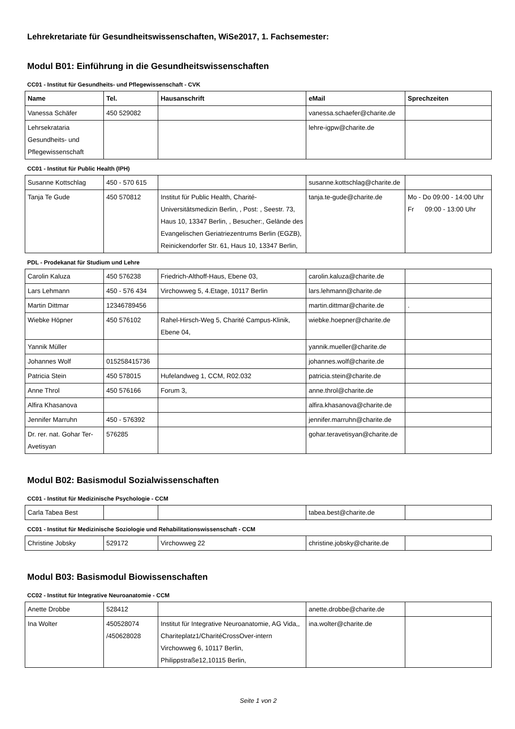Lehrekretariate für Gesundheitswissenschaften, WiSe2017, 1. Fachsemester:
Modul B01: Einführung in die Gesundheitswissenschaften
CC01 - Institut für Gesundheits- und Pflegewissenschaft - CVK
| Name | Tel. | Hausanschrift | eMail | Sprechzeiten |
| --- | --- | --- | --- | --- |
| Vanessa Schäfer | 450 529082 | | vanessa.schaefer@charite.de | |
| Lehrsekrataria Gesundheits- und Pflegewissenschaft | | | lehre-igpw@charite.de | |
CC01 - Institut für Public Health (IPH)
| Susanne Kottschlag | 450 - 570 615 | | susanne.kottschlag@charite.de | |
| Tanja Te Gude | 450 570812 | Institut für Public Health, Charité-Universitätsmedizin Berlin, , Post: , Seestr. 73, Haus 10, 13347 Berlin, , Besucher:, Gelände des Evangelischen Geriatriezentrums Berlin (EGZB), Reinickendorfer Str. 61, Haus 10, 13347 Berlin, | tanja.te-gude@charite.de | Mo - Do 09:00 - 14:00 Uhr Fr 09:00 - 13:00 Uhr |
PDL - Prodekanat für Studium und Lehre
| Carolin Kaluza | 450 576238 | Friedrich-Althoff-Haus, Ebene 03, | carolin.kaluza@charite.de | |
| Lars Lehmann | 450 - 576 434 | Virchowweg 5, 4.Etage, 10117 Berlin | lars.lehmann@charite.de | |
| Martin Dittmar | 12346789456 | | martin.dittmar@charite.de | . |
| Wiebke Höpner | 450 576102 | Rahel-Hirsch-Weg 5, Charité Campus-Klinik, Ebene 04, | wiebke.hoepner@charite.de | |
| Yannik Müller | | | yannik.mueller@charite.de | |
| Johannes Wolf | 015258415736 | | johannes.wolf@charite.de | |
| Patricia Stein | 450 578015 | Hufelandweg 1, CCM, R02.032 | patricia.stein@charite.de | |
| Anne Throl | 450 576166 | Forum 3, | anne.throl@charite.de | |
| Alfira Khasanova | | | alfira.khasanova@charite.de | |
| Jennifer Marruhn | 450 - 576392 | | jennifer.marruhn@charite.de | |
| Dr. rer. nat. Gohar Ter-Avetisyan | 576285 | | gohar.teravetisyan@charite.de | |
Modul B02: Basismodul Sozialwissenschaften
CC01 - Institut für Medizinische Psychologie - CCM
| Carla Tabea Best | | | tabea.best@charite.de | |
CC01 - Institut für Medizinische Soziologie und Rehabilitationswissenschaft - CCM
| Christine Jobsky | 529172 | Virchowweg 22 | christine.jobsky@charite.de | |
Modul B03: Basismodul Biowissenschaften
CC02 - Institut für Integrative Neuroanatomie - CCM
| Anette Drobbe | 528412 | | anette.drobbe@charite.de | |
| Ina Wolter | 450528074 /450628028 | Institut für Integrative Neuroanatomie, AG Vida,, Chariteplatz1/CharitéCrossOver-intern Virchowweg 6, 10117 Berlin, Philippstraße12,10115 Berlin, | ina.wolter@charite.de | |
Seite 1 von 2